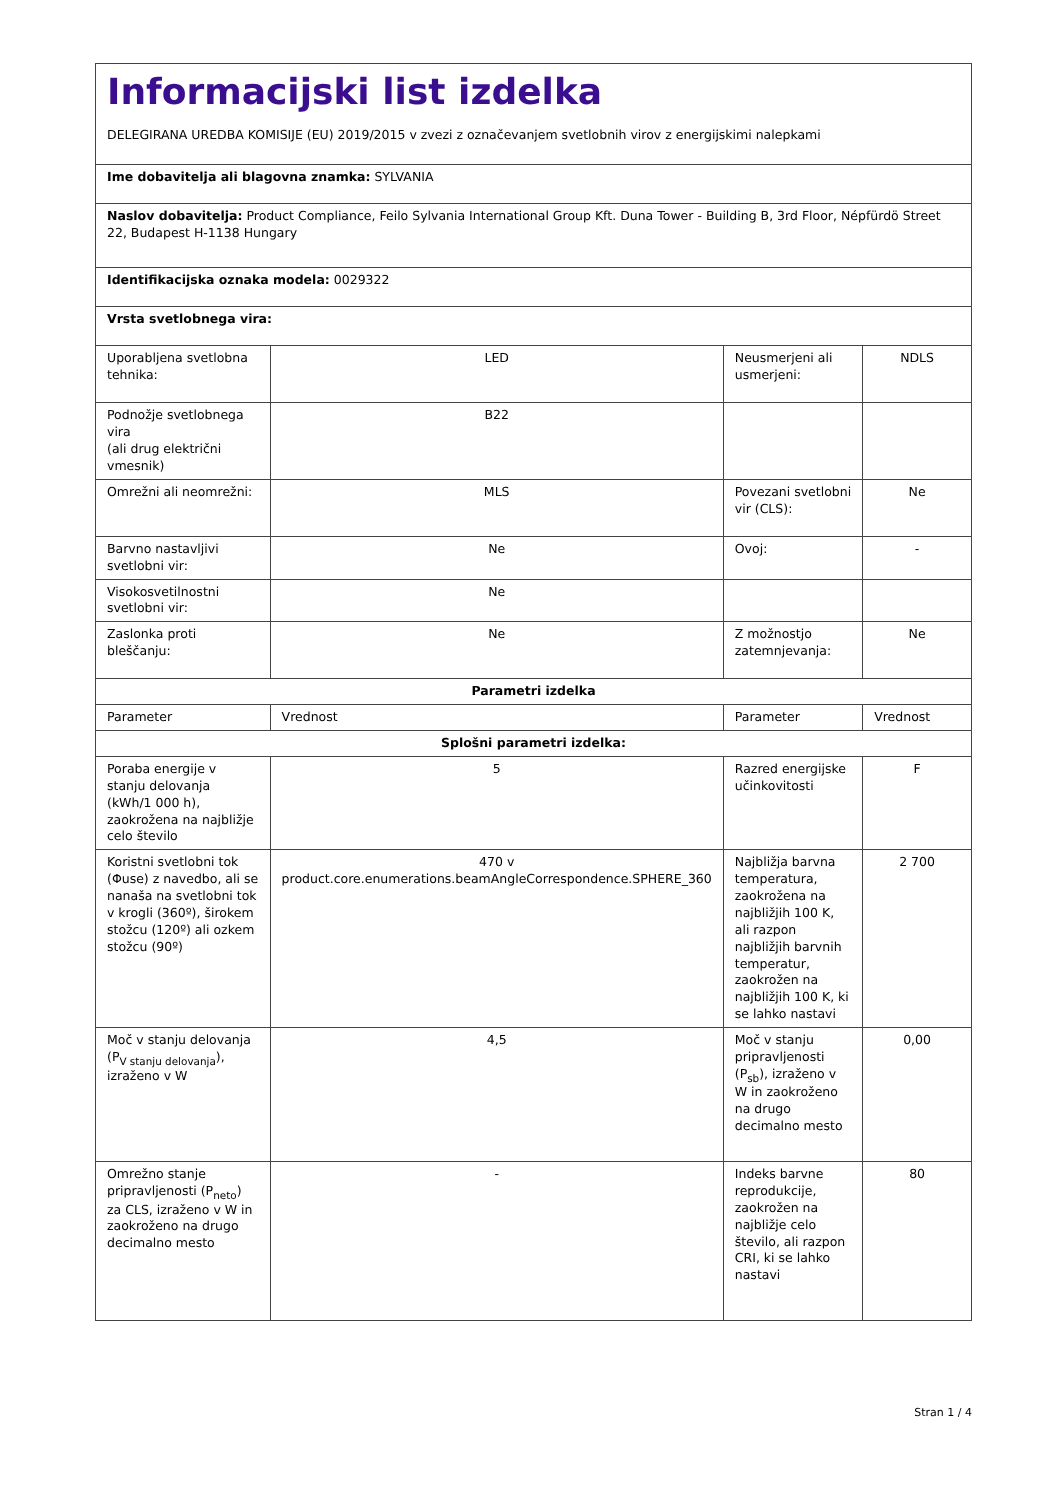| Informacijski list izdelka DELEGIRANA UREDBA KOMISIJE (EU) 2019/2015 v zvezi z označevanjem svetlobnih virov z energijskimi nalepkami | | | |
| Ime dobavitelja ali blagovna znamka: SYLVANIA | | | |
| Naslov dobavitelja: Product Compliance, Feilo Sylvania International Group Kft. Duna Tower - Building B, 3rd Floor, Népfürdö Street 22, Budapest H-1138 Hungary | | | |
| Identifikacijska oznaka modela: 0029322 | | | |
| Vrsta svetlobnega vira: | | | |
| Uporabljena svetlobna tehnika: | LED | Neusmerjeni ali usmerjeni: | NDLS |
| Podnožje svetlobnega vira (ali drug električni vmesnik) | B22 | | |
| Omrežni ali neomrežni: | MLS | Povezani svetlobni vir (CLS): | Ne |
| Barvno nastavljivi svetlobni vir: | Ne | Ovoj: | - |
| Visokosvetilnostni svetlobni vir: | Ne | | |
| Zaslonka proti bleščanju: | Ne | Z možnostjo zatemnjevanja: | Ne |
| Parametri izdelka | | | |
| Parameter | Vrednost | Parameter | Vrednost |
| Splošni parametri izdelka: | | | |
| Poraba energije v stanju delovanja (kWh/1 000 h), zaokrožena na najbližje celo število | 5 | Razred energijske učinkovitosti | F |
| Koristni svetlobni tok (Φuse) z navedbo, ali se nanaša na svetlobni tok v krogli (360º), širokem stožcu (120º) ali ozkem stožcu (90º) | 470 v product.core.enumerations.beamAngleCorrespondence.SPHERE_360 | Najbližja barvna temperatura, zaokrožena na najbližjih 100 K, ali razpon najbližjih barvnih temperatur, zaokrožen na najbližjih 100 K, ki se lahko nastavi | 2 700 |
| Moč v stanju delovanja (P<sub>V stanju delovanja</sub>), izraženo v W | 4,5 | Moč v stanju pripravljenosti (P<sub>sb</sub>), izraženo v W in zaokroženo na drugo decimalno mesto | 0,00 |
| Omrežno stanje pripravljenosti (P<sub>neto</sub>) za CLS, izraženo v W in zaokroženo na drugo decimalno mesto | - | Indeks barvne reprodukcije, zaokrožen na najbližje celo število, ali razpon CRI, ki se lahko nastavi | 80 |
Stran 1 / 4